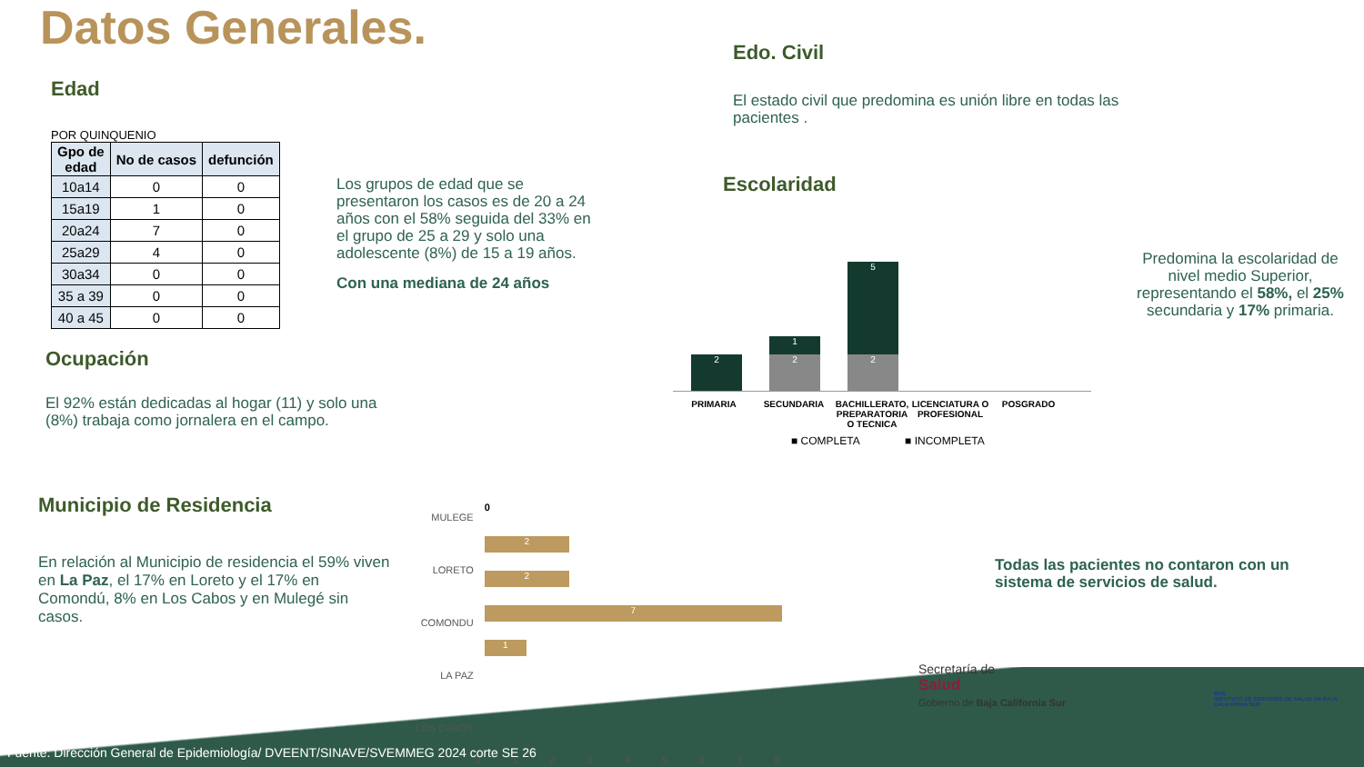Datos Generales.
Edad
POR QUINQUENIO
| Gpo de edad | No de casos | defunción |
| --- | --- | --- |
| 10a14 | 0 | 0 |
| 15a19 | 1 | 0 |
| 20a24 | 7 | 0 |
| 25a29 | 4 | 0 |
| 30a34 | 0 | 0 |
| 35 a 39 | 0 | 0 |
| 40 a 45 | 0 | 0 |
Los grupos de edad que se presentaron los casos es de 20 a 24 años con el 58% seguida del 33% en el grupo de 25 a 29 y solo una adolescente (8%) de 15 a 19 años.
Con una mediana de 24 años
Ocupación
El 92% están dedicadas al hogar (11) y solo una (8%) trabaja como jornalera en el campo.
Municipio de Residencia
En relación al Municipio de residencia el 59% viven en La Paz, el 17% en Loreto y el 17% en Comondú, 8% en Los Cabos y en Mulegé sin casos.
MULEGE
LORETO
COMONDU
LA PAZ
LOS CABOS
0
2
2
7
1
0 1 2 3 4 5 6 7 8
Edo. Civil
El estado civil que predomina es unión libre en todas las pacientes .
Escolaridad
2
1
2
5
2
PRIMARIA SECUNDARIA BACHILLERATO, PREPARATORIA O TECNICA
LICENCIATURA O PROFESIONAL
POSGRADO
■ COMPLETA ■ INCOMPLETA
Predomina la escolaridad de nivel medio Superior, representando el 58%, el 25% secundaria y 17% primaria.
Todas las pacientes no contaron con un sistema de servicios de salud.
Secretaría de
Salud
Gobierno de Baja California Sur
BCS
INSTITUTO DE SERVICIOS DE SALUD DE BAJA CALIFORNIA SUR
Fuente: Dirección General de Epidemiología/ DVEENT/SINAVE/SVEMMEG 2024 corte SE 26